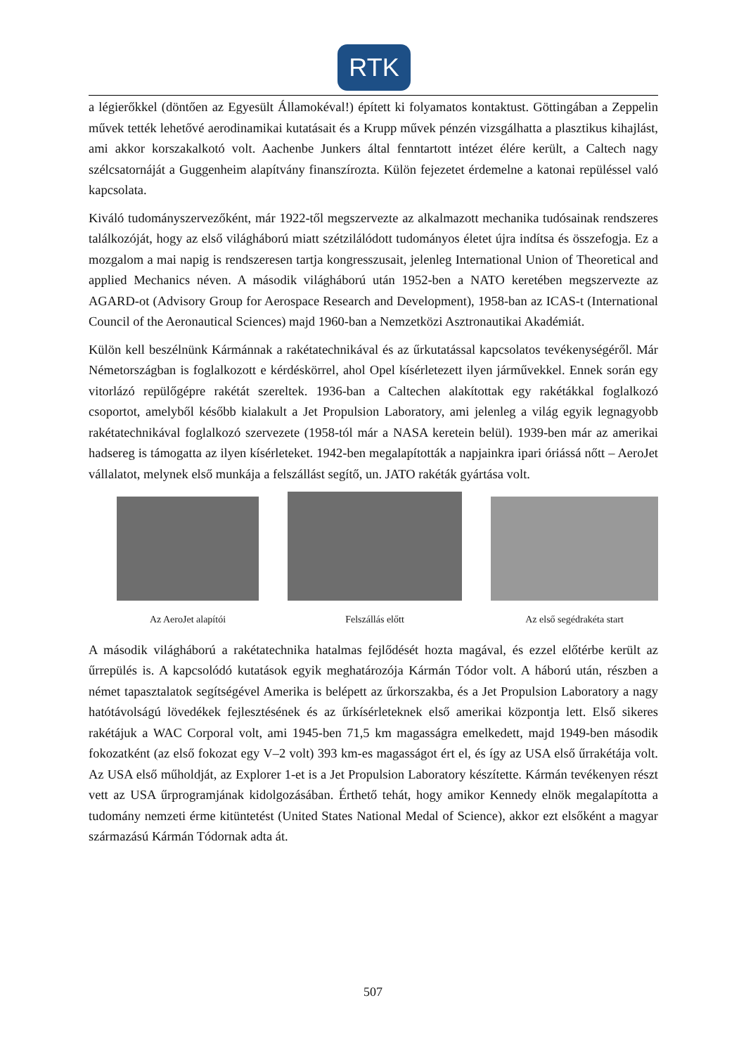RTK
a légierőkkel (döntően az Egyesült Államokéval!) épített ki folyamatos kontaktust. Göttingában a Zeppelin művek tették lehetővé aerodinamikai kutatásait és a Krupp művek pénzén vizsgálhatta a plasztikus kihajlást, ami akkor korszakalkotó volt. Aachenbe Junkers által fenntartott intézet élére került, a Caltech nagy szélcsatornáját a Guggenheim alapítvány finanszírozta. Külön fejezetet érdemelne a katonai repüléssel való kapcsolata.
Kiváló tudományszervezőként, már 1922-től megszervezte az alkalmazott mechanika tudósainak rendszeres találkozóját, hogy az első világháború miatt szétzilálódott tudományos életet újra indítsa és összefogja. Ez a mozgalom a mai napig is rendszeresen tartja kongresszusait, jelenleg International Union of Theoretical and applied Mechanics néven. A második világháború után 1952-ben a NATO keretében megszervezte az AGARD-ot (Advisory Group for Aerospace Research and Development), 1958-ban az ICAS-t (International Council of the Aeronautical Sciences) majd 1960-ban a Nemzetközi Asztronautikai Akadémiát.
Külön kell beszélnünk Kármánnak a rakétatechnikával és az űrkutatással kapcsolatos tevékenységéről. Már Németországban is foglalkozott e kérdéskörrel, ahol Opel kísérletezett ilyen járművekkel. Ennek során egy vitorlázó repülőgépre rakétát szereltek. 1936-ban a Caltechen alakítottak egy rakétákkal foglalkozó csoportot, amelyből később kialakult a Jet Propulsion Laboratory, ami jelenleg a világ egyik legnagyobb rakétatechnikával foglalkozó szervezete (1958-tól már a NASA keretein belül). 1939-ben már az amerikai hadsereg is támogatta az ilyen kísérleteket. 1942-ben megalapították a napjainkra ipari óriássá nőtt – AeroJet vállalatot, melynek első munkája a felszállást segítő, un. JATO rakéták gyártása volt.
Az AeroJet alapítói
Felszállás előtt
Az első segédrakéta start
A második világháború a rakétatechnika hatalmas fejlődését hozta magával, és ezzel előtérbe került az űrrepülés is. A kapcsolódó kutatások egyik meghatározója Kármán Tódor volt. A háború után, részben a német tapasztalatok segítségével Amerika is belépett az űrkorszakba, és a Jet Propulsion Laboratory a nagy hatótávolságú lövedékek fejlesztésének és az űrkísérleteknek első amerikai központja lett. Első sikeres rakétájuk a WAC Corporal volt, ami 1945-ben 71,5 km magasságra emelkedett, majd 1949-ben második fokozatként (az első fokozat egy V–2 volt) 393 km-es magasságot ért el, és így az USA első űrrakétája volt. Az USA első műholdját, az Explorer 1-et is a Jet Propulsion Laboratory készítette. Kármán tevékenyen részt vett az USA űrprogramjának kidolgozásában. Érthető tehát, hogy amikor Kennedy elnök megalapította a tudomány nemzeti érme kitüntetést (United States National Medal of Science), akkor ezt elsőként a magyar származású Kármán Tódornak adta át.
507